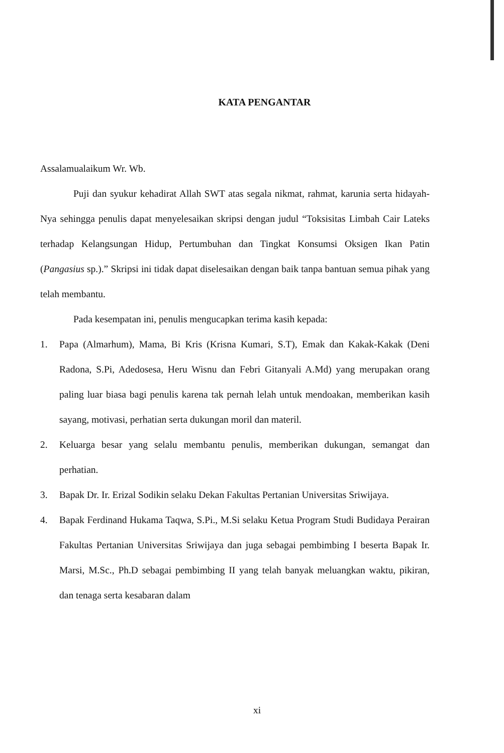KATA PENGANTAR
Assalamualaikum Wr. Wb.
Puji dan syukur kehadirat Allah SWT atas segala nikmat, rahmat, karunia serta hidayah-Nya sehingga penulis dapat menyelesaikan skripsi dengan judul “Toksisitas Limbah Cair Lateks terhadap Kelangsungan Hidup, Pertumbuhan dan Tingkat Konsumsi Oksigen Ikan Patin (Pangasius sp.).” Skripsi ini tidak dapat diselesaikan dengan baik tanpa bantuan semua pihak yang telah membantu.
Pada kesempatan ini, penulis mengucapkan terima kasih kepada:
1. Papa (Almarhum), Mama, Bi Kris (Krisna Kumari, S.T), Emak dan Kakak-Kakak (Deni Radona, S.Pi, Adedosesa, Heru Wisnu dan Febri Gitanyali A.Md) yang merupakan orang paling luar biasa bagi penulis karena tak pernah lelah untuk mendoakan, memberikan kasih sayang, motivasi, perhatian serta dukungan moril dan materil.
2. Keluarga besar yang selalu membantu penulis, memberikan dukungan, semangat dan perhatian.
3. Bapak Dr. Ir. Erizal Sodikin selaku Dekan Fakultas Pertanian Universitas Sriwijaya.
4. Bapak Ferdinand Hukama Taqwa, S.Pi., M.Si selaku Ketua Program Studi Budidaya Perairan Fakultas Pertanian Universitas Sriwijaya dan juga sebagai pembimbing I beserta Bapak Ir. Marsi, M.Sc., Ph.D sebagai pembimbing II yang telah banyak meluangkan waktu, pikiran, dan tenaga serta kesabaran dalam
xi